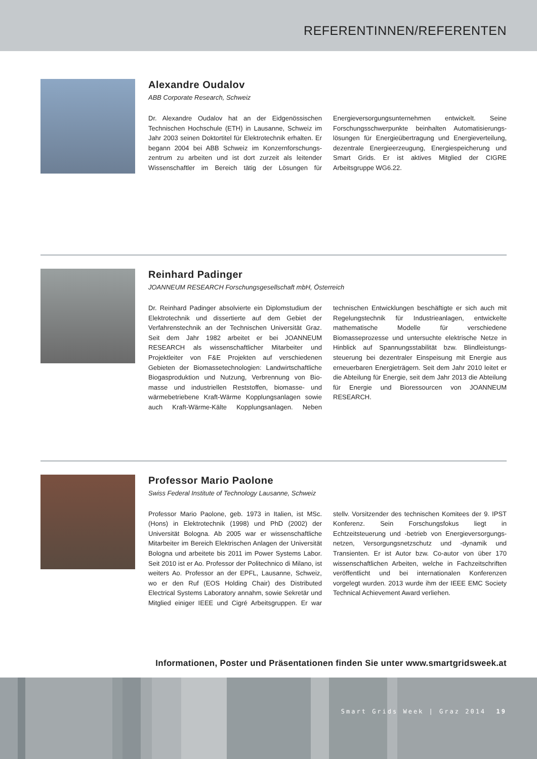REFERENTINNEN/REFERENTEN
Alexandre Oudalov
ABB Corporate Research, Schweiz
Dr. Alexandre Oudalov hat an der Eidgenössischen Technischen Hochschule (ETH) in Lausanne, Schweiz im Jahr 2003 seinen Doktortitel für Elektrotechnik erhalten. Er begann 2004 bei ABB Schweiz im Konzernforschungs­zentrum zu arbeiten und ist dort zurzeit als leitender Wissenschaftler im Bereich tätig der Lösungen für Energieversorgungsunternehmen entwickelt. Seine Forschungsschwerpunkte beinhalten Automatisierungs­lösungen für Energieübertragung und Energieverteilung, dezentrale Energieerzeugung, Energiespeicherung und Smart Grids. Er ist aktives Mitglied der CIGRE Arbeitsgruppe WG6.22.
Reinhard Padinger
JOANNEUM RESEARCH Forschungsgesellschaft mbH, Österreich
Dr. Reinhard Padinger absolvierte ein Diplomstudium der Elektrotechnik und dissertierte auf dem Gebiet der Verfahrenstechnik an der Technischen Universität Graz. Seit dem Jahr 1982 arbeitet er bei JOANNEUM RESEARCH als wissenschaftlicher Mitarbeiter und Projektleiter von F&E Projekten auf verschiedenen Gebieten der Biomassetechnologien: Landwirtschaftliche Biogasproduktion und Nutzung, Verbrennung von Bio­masse und industriellen Reststoffen, biomasse- und wärmebetriebene Kraft-Wärme Kopplungsanlagen sowie auch Kraft-Wärme-Kälte Kopplungsanlagen. Neben technischen Entwicklungen beschäftigte er sich auch mit Regelungstechnik für Industrieanlagen, entwickelte mathematische Modelle für verschiedene Biomasseprozesse und untersuchte elektrische Netze in Hinblick auf Spannungsstabilität bzw. Blindleistungs­steuerung bei dezentraler Einspeisung mit Energie aus erneuerbaren Energieträgern. Seit dem Jahr 2010 leitet er die Abteilung für Energie, seit dem Jahr 2013 die Abteilung für Energie und Bioressourcen von JOANNEUM RESEARCH.
Professor Mario Paolone
Swiss Federal Institute of Technology Lausanne, Schweiz
Professor Mario Paolone, geb. 1973 in Italien, ist MSc. (Hons) in Elektrotechnik (1998) und PhD (2002) der Universität Bologna. Ab 2005 war er wissenschaftliche Mitarbeiter im Bereich Elektrischen Anlagen der Universität Bologna und arbeitete bis 2011 im Power Systems Labor. Seit 2010 ist er Ao. Professor der Politechnico di Milano, ist weiters Ao. Professor an der EPFL, Lausanne, Schweiz, wo er den Ruf (EOS Holding Chair) des Distributed Electrical Systems Laboratory annahm, sowie Sekretär und Mitglied einiger IEEE und Cigré Arbeitsgruppen. Er war stellv. Vorsitzender des technischen Komitees der 9. IPST Konferenz. Sein Forschungsfokus liegt in Echtzeitsteuerung und -betrieb von Energieversorgungs­netzen, Versorgungsnetzschutz und -dynamik und Transienten. Er ist Autor bzw. Co-autor von über 170 wissenschaftlichen Arbeiten, welche in Fachzeitschriften veröffentlicht und bei internationalen Konferenzen vorgelegt wurden. 2013 wurde ihm der IEEE EMC Society Technical Achievement Award verliehen.
Informationen, Poster und Präsentationen finden Sie unter www.smartgridsweek.at
Smart Grids Week | Graz 2014 19